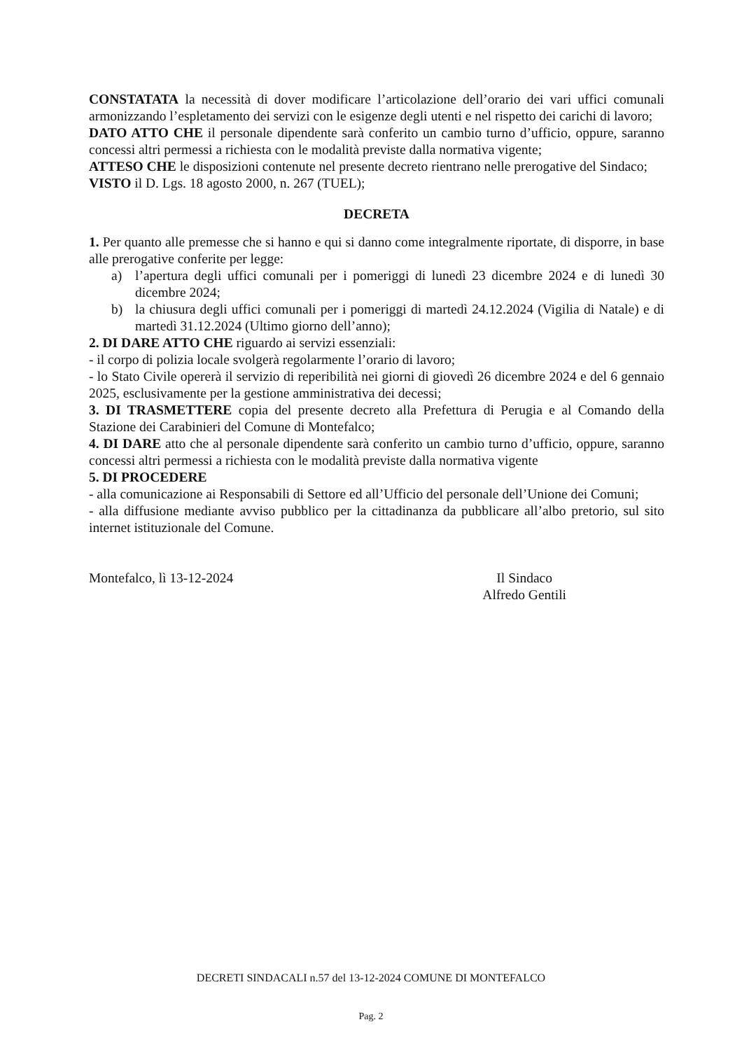CONSTATATA la necessità di dover modificare l’articolazione dell’orario dei vari uffici comunali armonizzando l’espletamento dei servizi con le esigenze degli utenti e nel rispetto dei carichi di lavoro;
DATO ATTO CHE il personale dipendente sarà conferito un cambio turno d’ufficio, oppure, saranno concessi altri permessi a richiesta con le modalità previste dalla normativa vigente;
ATTESO CHE le disposizioni contenute nel presente decreto rientrano nelle prerogative del Sindaco;
VISTO il D. Lgs. 18 agosto 2000, n. 267 (TUEL);
DECRETA
1. Per quanto alle premesse che si hanno e qui si danno come integralmente riportate, di disporre, in base alle prerogative conferite per legge:
a) l’apertura degli uffici comunali per i pomeriggi di lunedì 23 dicembre 2024 e di lunedì 30 dicembre 2024;
b) la chiusura degli uffici comunali per i pomeriggi di martedì 24.12.2024 (Vigilia di Natale) e di martedì 31.12.2024 (Ultimo giorno dell’anno);
2. DI DARE ATTO CHE riguardo ai servizi essenziali:
- il corpo di polizia locale svolgerà regolarmente l’orario di lavoro;
- lo Stato Civile opererà il servizio di reperibilità nei giorni di giovedì 26 dicembre 2024 e del 6 gennaio 2025, esclusivamente per la gestione amministrativa dei decessi;
3. DI TRASMETTERE copia del presente decreto alla Prefettura di Perugia e al Comando della Stazione dei Carabinieri del Comune di Montefalco;
4. DI DARE atto che al personale dipendente sarà conferito un cambio turno d’ufficio, oppure, saranno concessi altri permessi a richiesta con le modalità previste dalla normativa vigente
5. DI PROCEDERE
- alla comunicazione ai Responsabili di Settore ed all’Ufficio del personale dell’Unione dei Comuni;
- alla diffusione mediante avviso pubblico per la cittadinanza da pubblicare all’albo pretorio, sul sito internet istituzionale del Comune.
Montefalco, lì 13-12-2024 Il Sindaco
Alfredo Gentili
DECRETI SINDACALI n.57 del 13-12-2024 COMUNE DI MONTEFALCO
Pag. 2